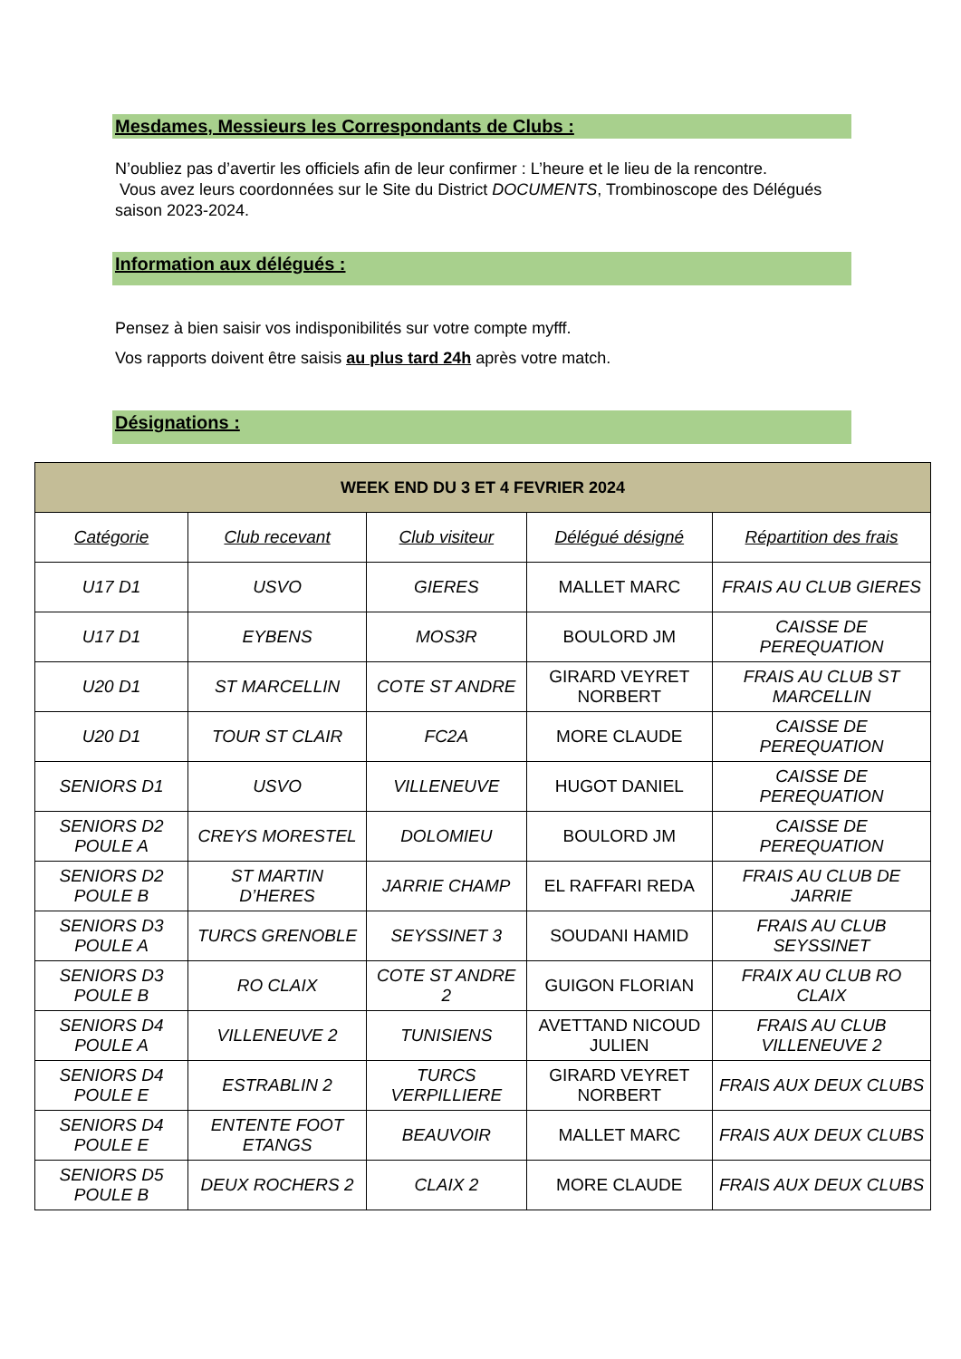Mesdames, Messieurs les Correspondants de Clubs :
N’oubliez pas d’avertir les officiels afin de leur confirmer : L’heure et le lieu de la rencontre.
Vous avez leurs coordonnées sur le Site du District DOCUMENTS, Trombinoscope des Délégués saison 2023-2024.
Information aux délégués :
Pensez à bien saisir vos indisponibilités sur votre compte myfff.
Vos rapports doivent être saisis au plus tard 24h après votre match.
Désignations :
| WEEK END DU 3 ET 4 FEVRIER 2024 | | | | |
| --- | --- | --- | --- | --- |
| Catégorie | Club recevant | Club visiteur | Délégué désigné | Répartition des frais |
| U17 D1 | USVO | GIERES | MALLET MARC | FRAIS AU CLUB GIERES |
| U17 D1 | EYBENS | MOS3R | BOULORD JM | CAISSE DE PEREQUATION |
| U20 D1 | ST MARCELLIN | COTE ST ANDRE | GIRARD VEYRET NORBERT | FRAIS AU CLUB ST MARCELLIN |
| U20 D1 | TOUR ST CLAIR | FC2A | MORE CLAUDE | CAISSE DE PEREQUATION |
| SENIORS D1 | USVO | VILLENEUVE | HUGOT DANIEL | CAISSE DE PEREQUATION |
| SENIORS D2 POULE A | CREYS MORESTEL | DOLOMIEU | BOULORD JM | CAISSE DE PEREQUATION |
| SENIORS D2 POULE B | ST MARTIN D’HERES | JARRIE CHAMP | EL RAFFARI REDA | FRAIS AU CLUB DE JARRIE |
| SENIORS D3 POULE A | TURCS GRENOBLE | SEYSSINET 3 | SOUDANI HAMID | FRAIS AU CLUB SEYSSINET |
| SENIORS D3 POULE B | RO CLAIX | COTE ST ANDRE 2 | GUIGON FLORIAN | FRAIX AU CLUB RO CLAIX |
| SENIORS D4 POULE A | VILLENEUVE 2 | TUNISIENS | AVETTAND NICOUD JULIEN | FRAIS AU CLUB VILLENEUVE 2 |
| SENIORS D4 POULE E | ESTRABLIN 2 | TURCS VERPILLIERE | GIRARD VEYRET NORBERT | FRAIS AUX DEUX CLUBS |
| SENIORS D4 POULE E | ENTENTE FOOT ETANGS | BEAUVOIR | MALLET MARC | FRAIS AUX DEUX CLUBS |
| SENIORS D5 POULE B | DEUX ROCHERS 2 | CLAIX 2 | MORE CLAUDE | FRAIS AUX DEUX CLUBS |